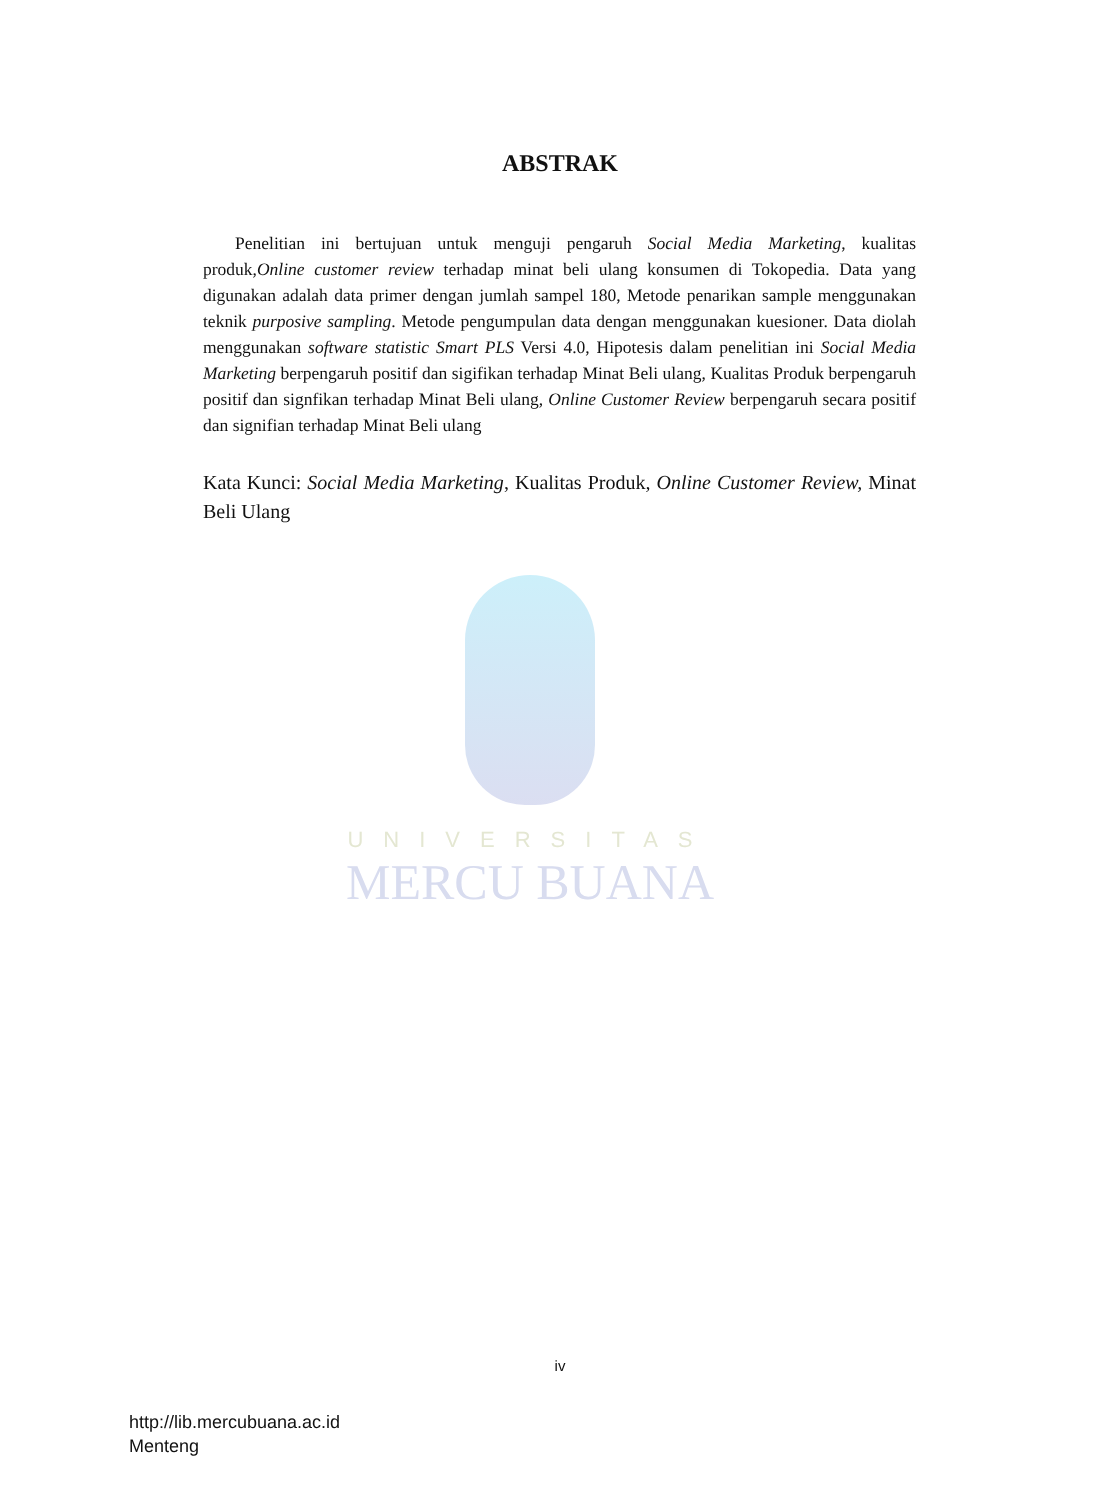ABSTRAK
Penelitian ini bertujuan untuk menguji pengaruh Social Media Marketing, kualitas produk,Online customer review terhadap minat beli ulang konsumen di Tokopedia. Data yang digunakan adalah data primer dengan jumlah sampel 180, Metode penarikan sample menggunakan teknik purposive sampling. Metode pengumpulan data dengan menggunakan kuesioner. Data diolah menggunakan software statistic Smart PLS Versi 4.0, Hipotesis dalam penelitian ini Social Media Marketing berpengaruh positif dan sigifikan terhadap Minat Beli ulang, Kualitas Produk berpengaruh positif dan signfikan terhadap Minat Beli ulang, Online Customer Review berpengaruh secara positif dan signifian terhadap Minat Beli ulang
Kata Kunci: Social Media Marketing, Kualitas Produk, Online Customer Review, Minat Beli Ulang
UNIVERSITAS
MERCU BUANA
iv
http://lib.mercubuana.ac.id
Menteng